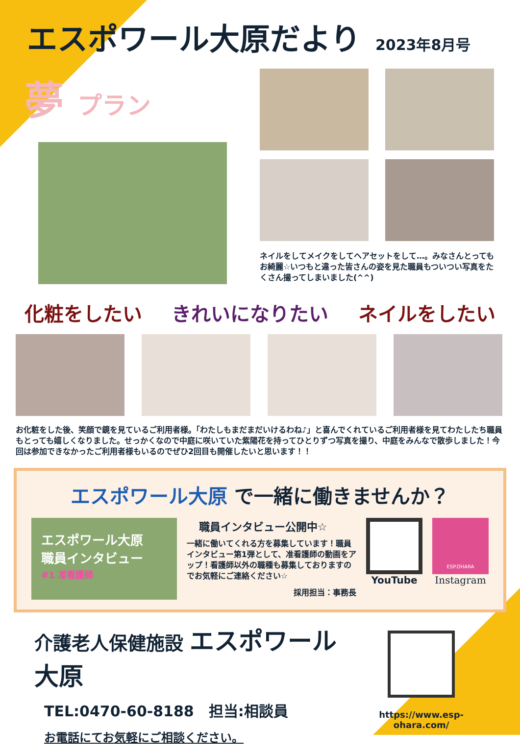エスポワール大原だより 2023年8月号
夢 プラン
ネイルをしてメイクをしてヘアセットをして…。みなさんとってもお綺麗☆いつもと違った皆さんの姿を見た職員もついつい写真をたくさん撮ってしまいました(^^)
化粧をしたい きれいになりたい ネイルをしたい
お化粧をした後、笑顔で鏡を見ているご利用者様。「わたしもまだまだいけるわね♪」と喜んでくれているご利用者様を見てわたしたち職員もとっても嬉しくなりました。せっかくなので中庭に咲いていた紫陽花を持ってひとりずつ写真を撮り、中庭をみんなで散歩しました！今回は参加できなかったご利用者様もいるのでぜひ2回目も開催したいと思います！！
エスポワール大原 で一緒に働きませんか？
エスポワール大原
職員インタビュー
#1 准看護師
職員インタビュー公開中☆
一緒に働いてくれる方を募集しています！職員インタビュー第1弾として、准看護師の動画をアップ！看護師以外の職種も募集しておりますのでお気軽にご連絡ください☆
採用担当：事務長
YouTube
ESP.OHARA
Instagram
介護老人保健施設 エスポワール大原
TEL:0470-60-8188　担当:相談員
お電話にてお気軽にご相談ください。
https://www.esp-ohara.com/